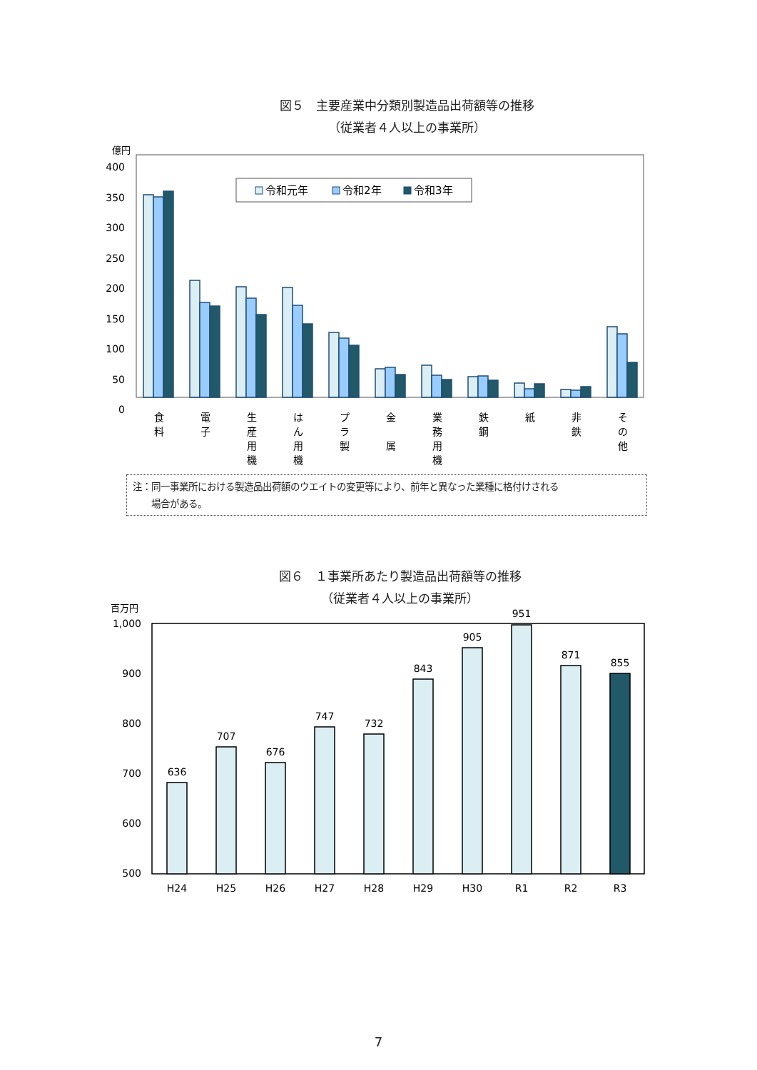図５　主要産業中分類別製造品出荷額等の推移
（従業者４人以上の事業所）
億円
400
350
300
250
200
150
100
50
0
令和元年
令和2年
令和3年
食
料
電
子
生
産
用
機
は
ん
用
機
プ
ラ
製
金
属
業
務
用
機
鉄
鋼
紙
非
鉄
そ
の
他
注：同一事業所における製造品出荷額のウエイトの変更等により、前年と異なった業種に格付けされる
　　場合がある。
図６　１事業所あたり製造品出荷額等の推移
（従業者４人以上の事業所）
百万円
1,000
900
800
700
600
500
636
707
676
747
732
843
905
951
871
855
H24
H25
H26
H27
H28
H29
H30
R1
R2
R3
7